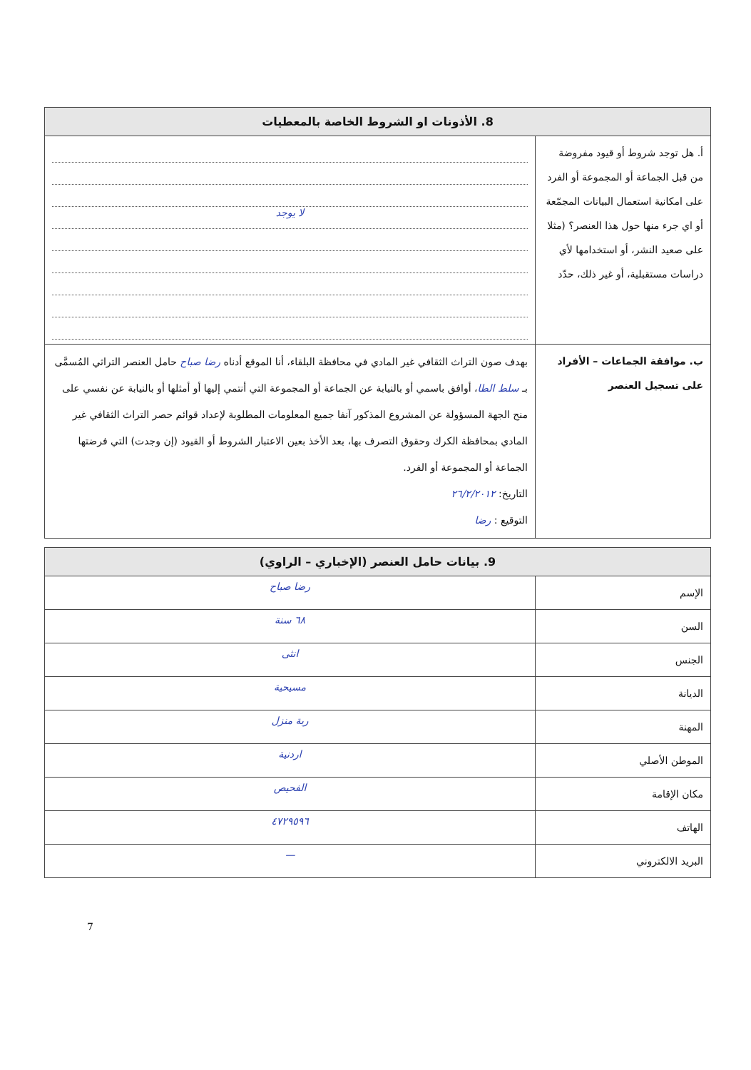| 8. الأذونات او الشروط الخاصة بالمعطيات | |
| --- | --- |
| أ. هل توجد شروط أو قيود مفروضة من قبل الجماعة أو المجموعة أو الفرد على امكانية استعمال البيانات المجمّعة أو اي جرء منها حول هذا العنصر؟ (مثلا على صعيد النشر، أو استخدامها لأي دراسات مستقبلية، أو غير ذلك، حدّد | لا يوجد |
| ب. موافقة الجماعات – الأفراد على تسجيل العنصر | بهدف صون التراث الثقافي غير المادي في محافظة البلقاء، أنا الموقع أدناه رضا صباح حامل العنصر التراثي المُسمَّى بـ سلط الطا ، أوافق باسمي أو بالنيابة عن الجماعة أو المجموعة التي أنتمي إليها أو أمثلها أو بالنيابة عن نفسي على منح الجهة المسؤولة عن المشروع المذكور آنفا جميع المعلومات المطلوبة لإعداد قوائم حصر التراث الثقافي غير المادي بمحافظة الكرك وحقوق التصرف بها، بعد الأخذ بعين الاعتبار الشروط أو القيود (إن وجدت) التي فرضتها الجماعة أو المجموعة أو الفرد. التاريخ: ٢٦/٢/٢٠١٢ التوقيع : رضا |
| 9. بيانات حامل العنصر (الإخباري – الراوي) | |
| --- | --- |
| الإسم | رضا صباح |
| السن | ٦٨ سنة |
| الجنس | انثى |
| الديانة | مسيحية |
| المهنة | ربة منزل |
| الموطن الأصلي | اردنية |
| مكان الإقامة | الفحيص |
| الهاتف | ٤٧٢٩٥٩٦ |
| البريد الالكتروني | — |
7